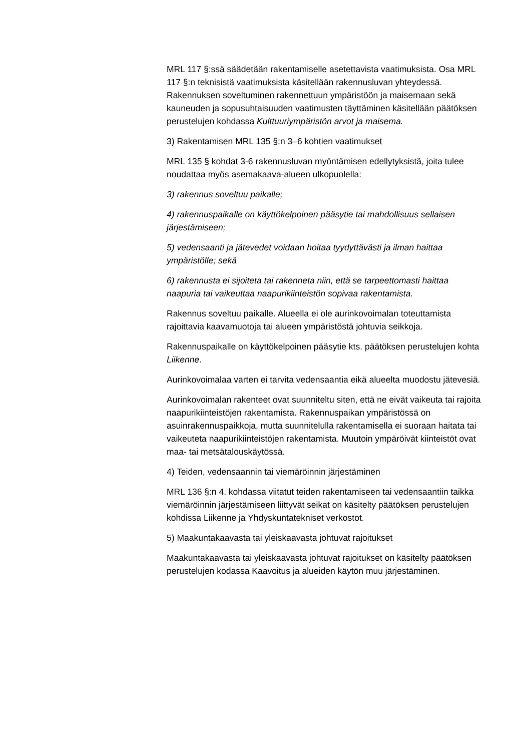MRL 117 §:ssä säädetään rakentamiselle asetettavista vaatimuksista. Osa MRL 117 §:n teknisistä vaatimuksista käsitellään rakennusluvan yhteydessä. Rakennuksen soveltuminen rakennettuun ympäristöön ja maisemaan sekä kauneuden ja sopusuhtaisuuden vaatimusten täyttäminen käsitellään päätöksen perustelujen kohdassa Kulttuuriympäristön arvot ja maisema.
3) Rakentamisen MRL 135 §:n 3–6 kohtien vaatimukset
MRL 135 § kohdat 3-6 rakennusluvan myöntämisen edellytyksistä, joita tulee noudattaa myös asemakaava-alueen ulkopuolella:
3) rakennus soveltuu paikalle;
4) rakennuspaikalle on käyttökelpoinen pääsytie tai mahdollisuus sellaisen järjestämiseen;
5) vedensaanti ja jätevedet voidaan hoitaa tyydyttävästi ja ilman haittaa ympäristölle; sekä
6) rakennusta ei sijoiteta tai rakenneta niin, että se tarpeettomasti haittaa naapuria tai vaikeuttaa naapurikiinteistön sopivaa rakentamista.
Rakennus soveltuu paikalle. Alueella ei ole aurinkovoimalan toteuttamista rajoittavia kaavamuotoja tai alueen ympäristöstä johtuvia seikkoja.
Rakennuspaikalle on käyttökelpoinen pääsytie kts. päätöksen perustelujen kohta Liikenne.
Aurinkovoimalaa varten ei tarvita vedensaantia eikä alueelta muodostu jätevesiä.
Aurinkovoimalan rakenteet ovat suunniteltu siten, että ne eivät vaikeuta tai rajoita naapurikiinteistöjen rakentamista. Rakennuspaikan ympäristössä on asuinrakennuspaikkoja, mutta suunnitelulla rakentamisella ei suoraan haitata tai vaikeuteta naapurikiinteistöjen rakentamista. Muutoin ympäröivät kiinteistöt ovat maa- tai metsätalouskäytössä.
4) Teiden, vedensaannin tai viemäröinnin järjestäminen
MRL 136 §:n 4. kohdassa viitatut teiden rakentamiseen tai vedensaantiin taikka viemäröinnin järjestämiseen liittyvät seikat on käsitelty päätöksen perustelujen kohdissa Liikenne ja Yhdyskuntatekniset verkostot.
5) Maakuntakaavasta tai yleiskaavasta johtuvat rajoitukset
Maakuntakaavasta tai yleiskaavasta johtuvat rajoitukset on käsitelty päätöksen perustelujen kodassa Kaavoitus ja alueiden käytön muu järjestäminen.